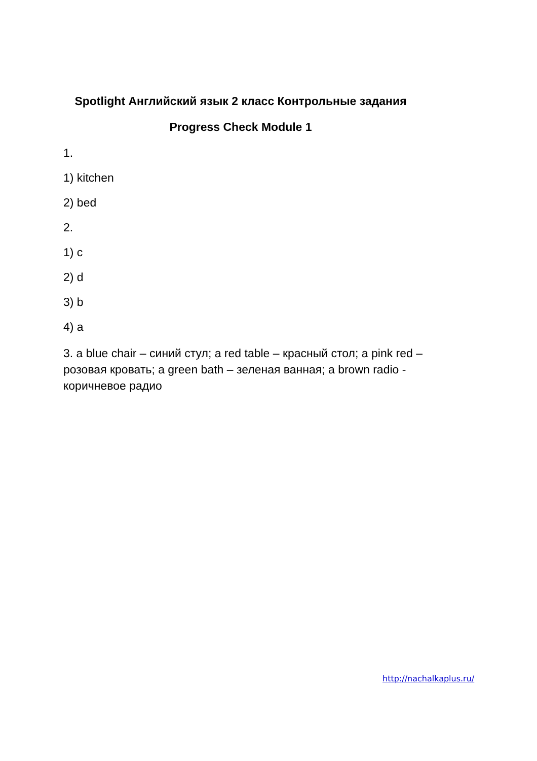Spotlight Английский язык 2 класс Контрольные задания
Progress Check Module 1
1.
1) kitchen
2) bed
2.
1) c
2) d
3) b
4) a
3. a blue chair – синий стул; a red table – красный стол; a pink red – розовая кровать; a green bath – зеленая ванная; a brown radio - коричневое радио
http://nachalkaplus.ru/